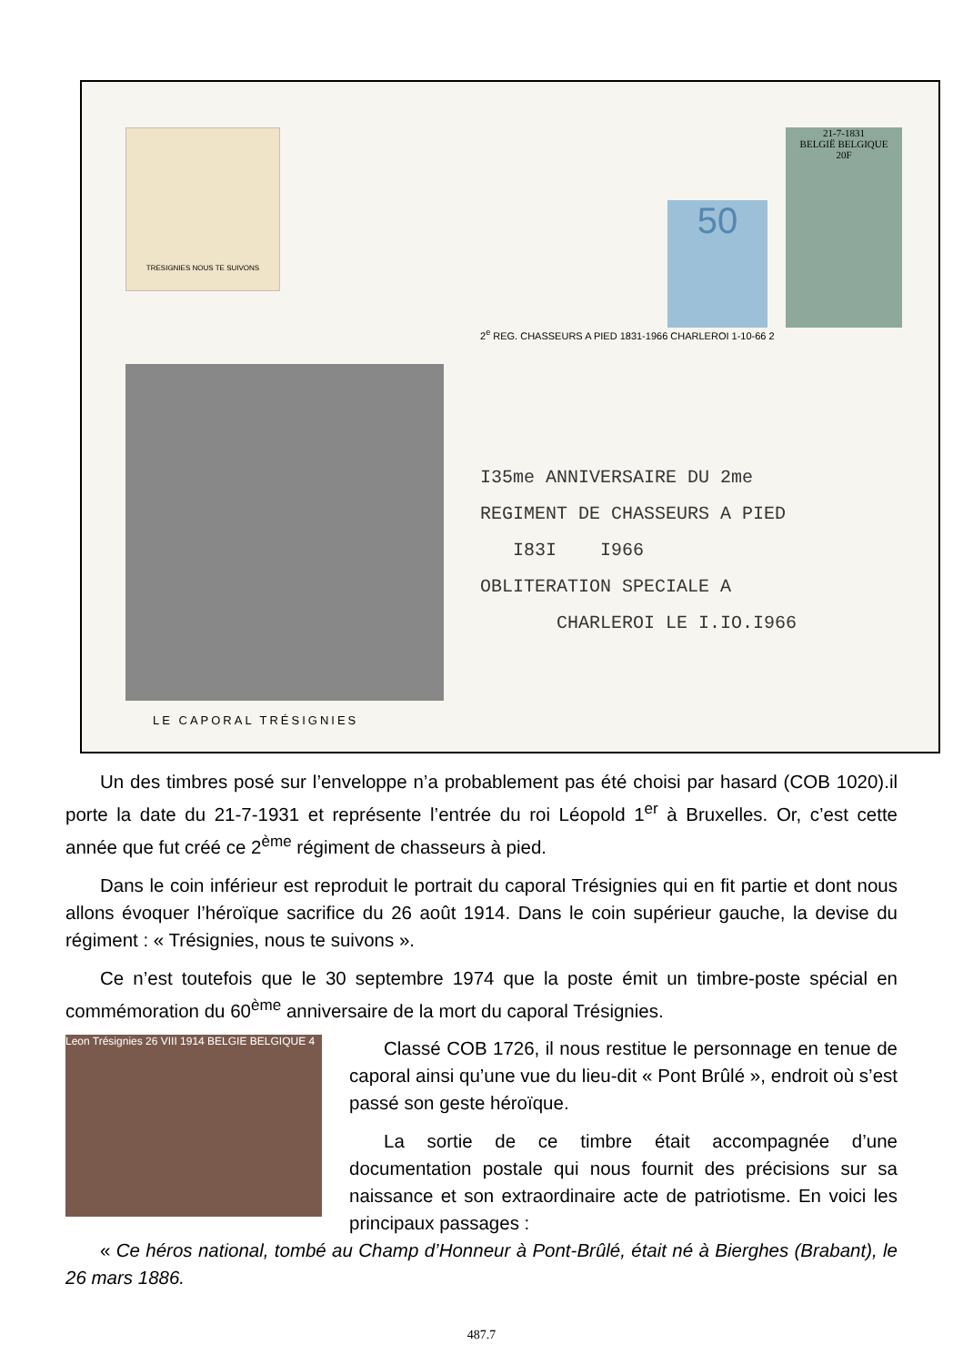TRESIGNIES NOUS TE SUIVONS
LE CAPORAL TRÉSIGNIES
50
21-7-1831
BELGIË BELGIQUE
20F
2<sup>e</sup> REG. CHASSEURS A PIED 1831-1966 CHARLEROI 1-10-66 2
I35me ANNIVERSAIRE DU 2me
REGIMENT DE CHASSEURS A PIED
I83I I966
OBLITERATION SPECIALE A
CHARLEROI LE I.IO.I966
Un des timbres posé sur l’enveloppe n’a probablement pas été choisi par hasard (COB 1020).il porte la date du 21-7-1931 et représente l’entrée du roi Léopold 1<sup>er</sup> à Bruxelles. Or, c’est cette année que fut créé ce 2<sup>ème</sup> régiment de chasseurs à pied.
Dans le coin inférieur est reproduit le portrait du caporal Trésignies qui en fit partie et dont nous allons évoquer l’héroïque sacrifice du 26 août 1914. Dans le coin supérieur gauche, la devise du régiment : « Trésignies, nous te suivons ».
Ce n’est toutefois que le 30 septembre 1974 que la poste émit un timbre-poste spécial en commémoration du 60<sup>ème</sup> anniversaire de la mort du caporal Trésignies.
Leon Trésignies 26 VIII 1914 BELGIE BELGIQUE 4
Classé COB 1726, il nous restitue le personnage en tenue de caporal ainsi qu’une vue du lieu-dit « Pont Brûlé », endroit où s’est passé son geste héroïque.
La sortie de ce timbre était accompagnée d’une documentation postale qui nous fournit des précisions sur sa naissance et son extraordinaire acte de patriotisme. En voici les principaux passages :
« Ce héros national, tombé au Champ d’Honneur à Pont-Brûlé, était né à Bierghes (Brabant), le 26 mars 1886.
487.7